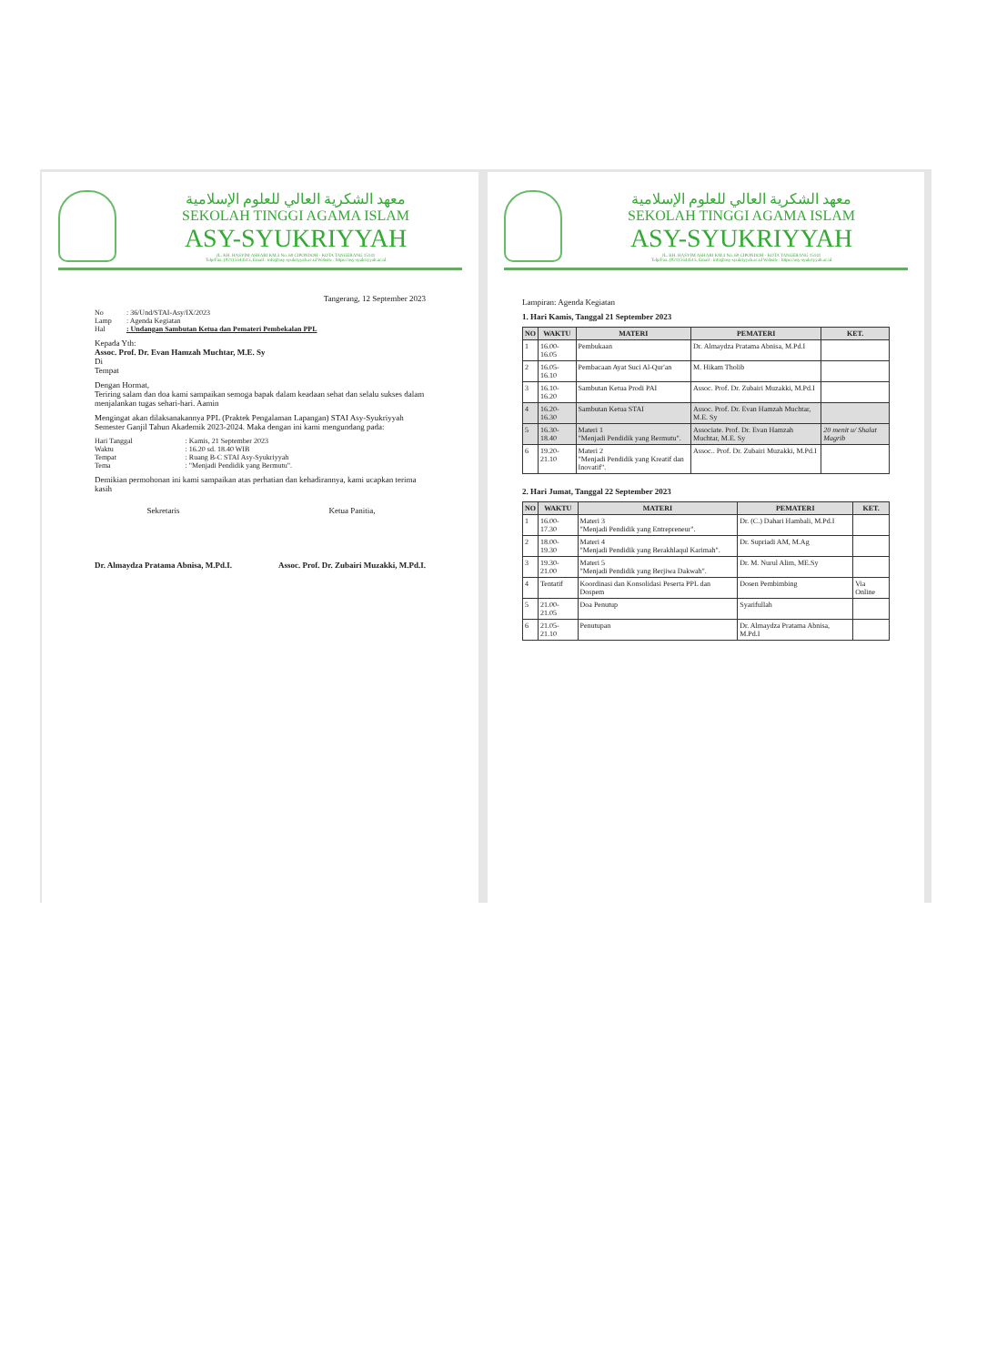معهد الشكرية العالي للعلوم الإسلامية
SEKOLAH TINGGI AGAMA ISLAM
ASY-SYUKRIYYAH
JL. KH. HASYIM ASHARI KM.3 No. 60 CIPONDOH - KOTA TANGERANG 15141
Telp/Fax. (021) 5544515, Email : info@asy-syukriyyah.ac.id Website : https://asy-syukriyyah.ac.id
Tangerang, 12 September 2023
| No | : 36/Und/STAI-Asy/IX/2023 |
| Lamp | : Agenda Kegiatan |
| Hal | : Undangan Sambutan Ketua dan Pemateri Pembekalan PPL |
Kepada Yth:
Assoc. Prof. Dr. Evan Hamzah Muchtar, M.E. Sy
Di
Tempat
Dengan Hormat,
Teriring salam dan doa kami sampaikan semoga bapak dalam keadaan sehat dan selalu sukses dalam menjalankan tugas sehari-hari. Aamin
Mengingat akan dilaksanakannya PPL (Praktek Pengalaman Lapangan) STAI Asy-Syukriyyah Semester Ganjil Tahun Akademik 2023-2024. Maka dengan ini kami mengundang pada:
| Hari Tanggal | : Kamis, 21 September 2023 |
| Waktu | : 16.20 sd. 18.40 WIB |
| Tempat | : Ruang B-C STAI Asy-Syukriyyah |
| Tema | : "Menjadi Pendidik yang Bermutu". |
Demikian permohonan ini kami sampaikan atas perhatian dan kehadirannya, kami ucapkan terima kasih
Sekretaris
Dr. Almaydza Pratama Abnisa, M.Pd.I.
Ketua Panitia,
Assoc. Prof. Dr. Zubairi Muzakki, M.Pd.I.
معهد الشكرية العالي للعلوم الإسلامية
SEKOLAH TINGGI AGAMA ISLAM
ASY-SYUKRIYYAH
JL. KH. HASYIM ASHARI KM.3 No. 60 CIPONDOH - KOTA TANGERANG 15141
Telp/Fax. (021) 5544515, Email : info@asy-syukriyyah.ac.id Website : https://asy-syukriyyah.ac.id
Lampiran: Agenda Kegiatan
1. Hari Kamis, Tanggal 21 September 2023
| NO | WAKTU | MATERI | PEMATERI | KET. |
| --- | --- | --- | --- | --- |
| 1 | 16.00-16.05 | Pembukaan | Dr. Almaydza Pratama Abnisa, M.Pd.I | |
| 2 | 16.05-16.10 | Pembacaan Ayat Suci Al-Qur'an | M. Hikam Tholib | |
| 3 | 16.10-16.20 | Sambutan Ketua Prodi PAI | Assoc. Prof. Dr. Zubairi Muzakki, M.Pd.I | |
| 4 | 16.20-16.30 | Sambutan Ketua STAI | Assoc. Prof. Dr. Evan Hamzah Muchtar, M.E. Sy | |
| 5 | 16.30-18.40 | Materi 1 "Menjadi Pendidik yang Bermutu". | Associate. Prof. Dr. Evan Hamzah Muchtar, M.E. Sy | 20 menit u/ Shalat Magrib |
| 6 | 19.20-21.10 | Materi 2 "Menjadi Pendidik yang Kreatif dan Inovatif". | Assoc.. Prof. Dr. Zubairi Muzakki, M.Pd.I | |
2. Hari Jumat, Tanggal 22 September 2023
| NO | WAKTU | MATERI | PEMATERI | KET. |
| --- | --- | --- | --- | --- |
| 1 | 16.00-17.30 | Materi 3 "Menjadi Pendidik yang Entrepreneur". | Dr. (C.) Dahari Hambali, M.Pd.I | |
| 2 | 18.00-19.30 | Materi 4 "Menjadi Pendidik yang Berakhlaqul Karimah". | Dr. Supriadi AM, M.Ag | |
| 3 | 19.30-21.00 | Materi 5 "Menjadi Pendidik yang Berjiwa Dakwah". | Dr. M. Nurul Alim, ME.Sy | |
| 4 | Tentatif | Koordinasi dan Konsolidasi Peserta PPL dan Dospem | Dosen Pembimbing | Via Online |
| 5 | 21.00-21.05 | Doa Penutup | Syarifullah | |
| 6 | 21.05-21.10 | Penutupan | Dr. Almaydza Pratama Abnisa, M.Pd.I | |